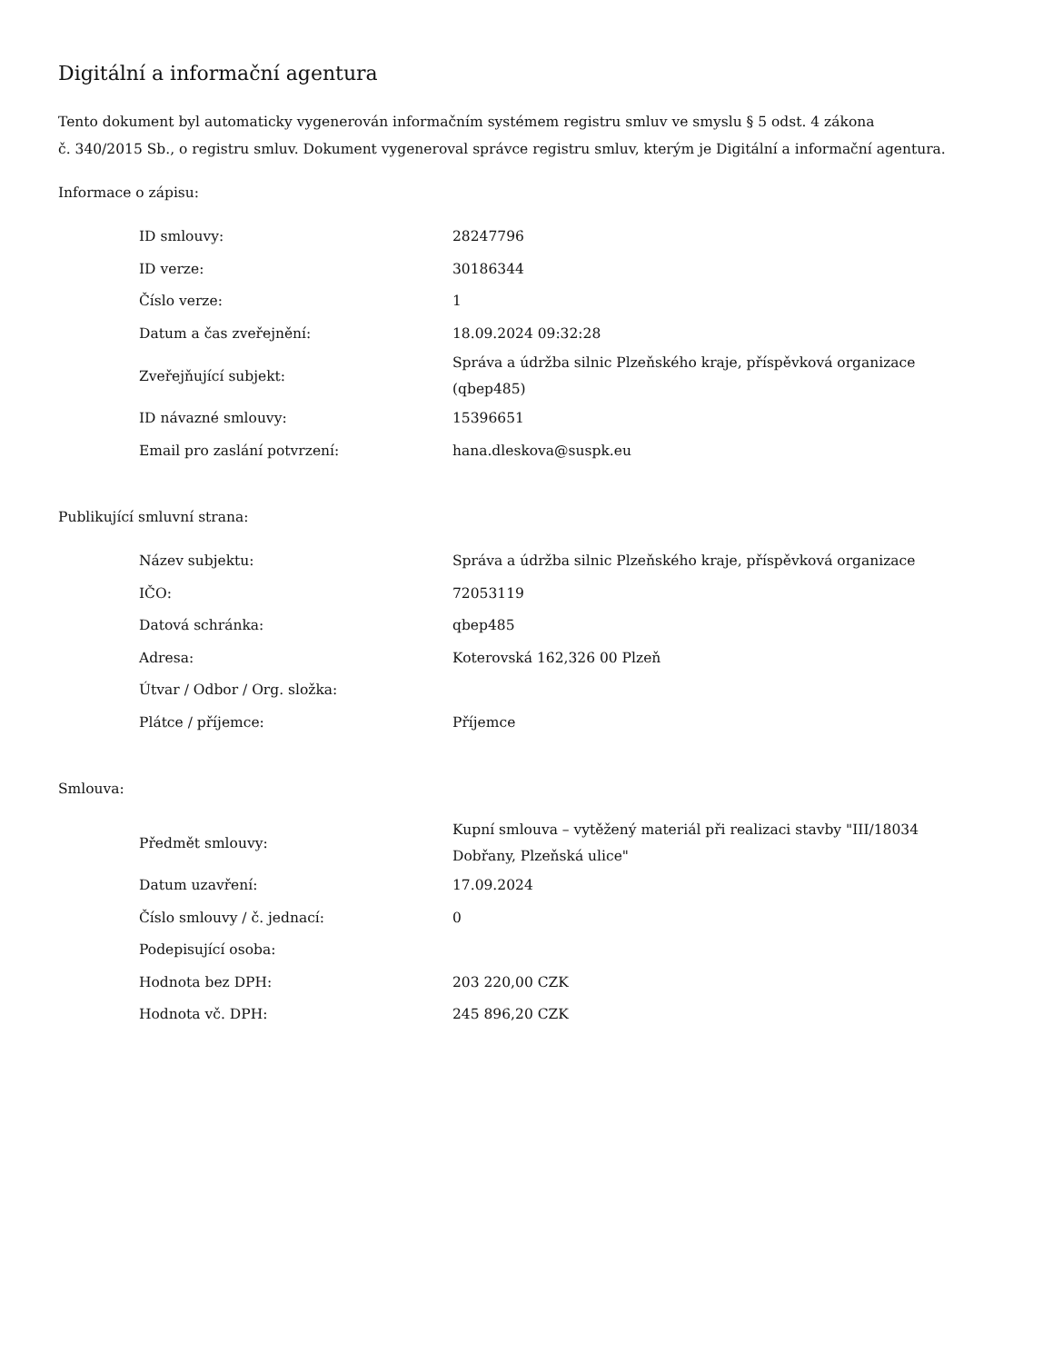Digitální a informační agentura
Tento dokument byl automaticky vygenerován informačním systémem registru smluv ve smyslu § 5 odst. 4 zákona
č. 340/2015 Sb., o registru smluv. Dokument vygeneroval správce registru smluv, kterým je Digitální a informační agentura.
Informace o zápisu:
| ID smlouvy: | 28247796 |
| ID verze: | 30186344 |
| Číslo verze: | 1 |
| Datum a čas zveřejnění: | 18.09.2024 09:32:28 |
| Zveřejňující subjekt: | Správa a údržba silnic Plzeňského kraje, příspěvková organizace (qbep485) |
| ID návazné smlouvy: | 15396651 |
| Email pro zaslání potvrzení: | hana.dleskova@suspk.eu |
Publikující smluvní strana:
| Název subjektu: | Správa a údržba silnic Plzeňského kraje, příspěvková organizace |
| IČO: | 72053119 |
| Datová schránka: | qbep485 |
| Adresa: | Koterovská 162,326 00 Plzeň |
| Útvar / Odbor / Org. složka: | |
| Plátce / příjemce: | Příjemce |
Smlouva:
| Předmět smlouvy: | Kupní smlouva – vytěžený materiál při realizaci stavby "III/18034 Dobřany, Plzeňská ulice" |
| Datum uzavření: | 17.09.2024 |
| Číslo smlouvy / č. jednací: | 0 |
| Podepisující osoba: | |
| Hodnota bez DPH: | 203 220,00 CZK |
| Hodnota vč. DPH: | 245 896,20 CZK |